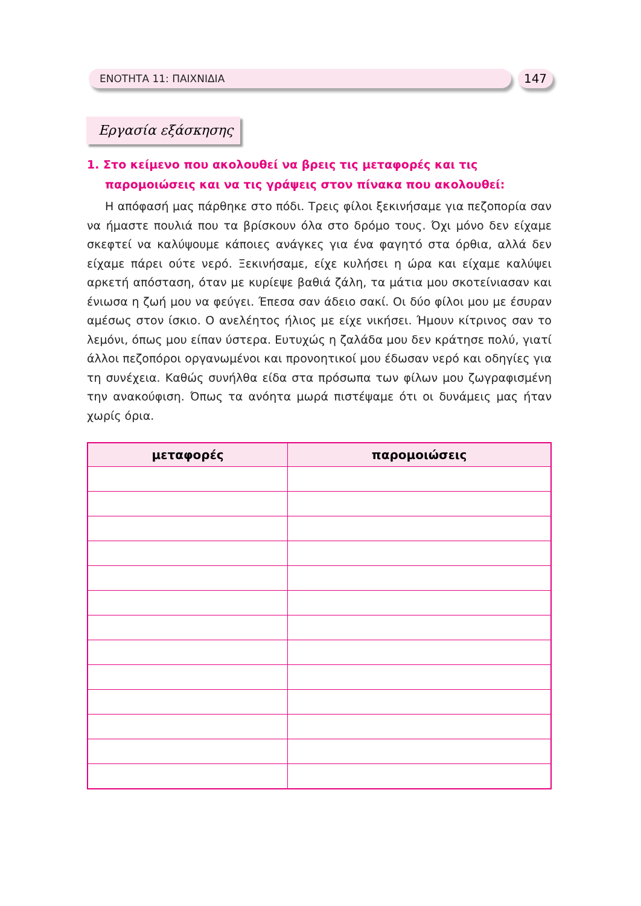ΕΝΟΤΗΤΑ 11: ΠΑΙΧΝΙΔΙΑ 147
Εργασία εξάσκησης
1. Στο κείμενο που ακολουθεί να βρεις τις μεταφορές και τις παρομοιώσεις και να τις γράψεις στον πίνακα που ακολουθεί:
Η απόφασή μας πάρθηκε στο πόδι. Τρεις φίλοι ξεκινήσαμε για πεζοπορία σαν να ήμαστε πουλιά που τα βρίσκουν όλα στο δρόμο τους. Όχι μόνο δεν είχαμε σκεφτεί να καλύψουμε κάποιες ανάγκες για ένα φαγητό στα όρθια, αλλά δεν είχαμε πάρει ούτε νερό. Ξεκινήσαμε, είχε κυλήσει η ώρα και είχαμε καλύψει αρκετή απόσταση, όταν με κυρίεψε βαθιά ζάλη, τα μάτια μου σκοτείνιασαν και ένιωσα η ζωή μου να φεύγει. Έπεσα σαν άδειο σακί. Οι δύο φίλοι μου με έσυραν αμέσως στον ίσκιο. Ο ανελέητος ήλιος με είχε νικήσει. Ήμουν κίτρινος σαν το λεμόνι, όπως μου είπαν ύστερα. Ευτυχώς η ζαλάδα μου δεν κράτησε πολύ, γιατί άλλοι πεζοπόροι οργανωμένοι και προνοητικοί μου έδωσαν νερό και οδηγίες για τη συνέχεια. Καθώς συνήλθα είδα στα πρόσωπα των φίλων μου ζωγραφισμένη την ανακούφιση. Όπως τα ανόητα μωρά πιστέψαμε ότι οι δυνάμεις μας ήταν χωρίς όρια.
| μεταφορές | παρομοιώσεις |
| --- | --- |